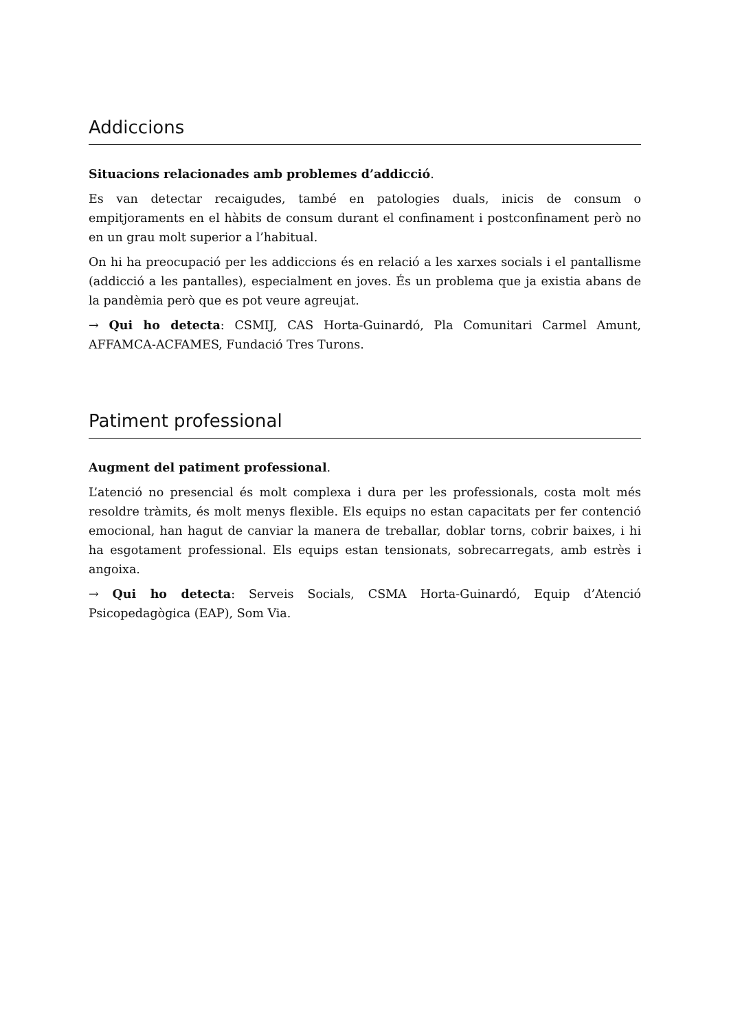Addiccions
Situacions relacionades amb problemes d’addicció.
Es van detectar recaigudes, també en patologies duals, inicis de consum o empitjoraments en el hàbits de consum durant el confinament i postconfinament però no en un grau molt superior a l’habitual.
On hi ha preocupació per les addiccions és en relació a les xarxes socials i el pantallisme (addicció a les pantalles), especialment en joves. És un problema que ja existia abans de la pandèmia però que es pot veure agreujat.
→ Qui ho detecta: CSMIJ, CAS Horta-Guinardó, Pla Comunitari Carmel Amunt, AFFAMCA-ACFAMES, Fundació Tres Turons.
Patiment professional
Augment del patiment professional.
L’atenció no presencial és molt complexa i dura per les professionals, costa molt més resoldre tràmits, és molt menys flexible. Els equips no estan capacitats per fer contenció emocional, han hagut de canviar la manera de treballar, doblar torns, cobrir baixes, i hi ha esgotament professional. Els equips estan tensionats, sobrecarregats, amb estrès i angoixa.
→ Qui ho detecta: Serveis Socials, CSMA Horta-Guinardó, Equip d’Atenció Psicopedagògica (EAP), Som Via.